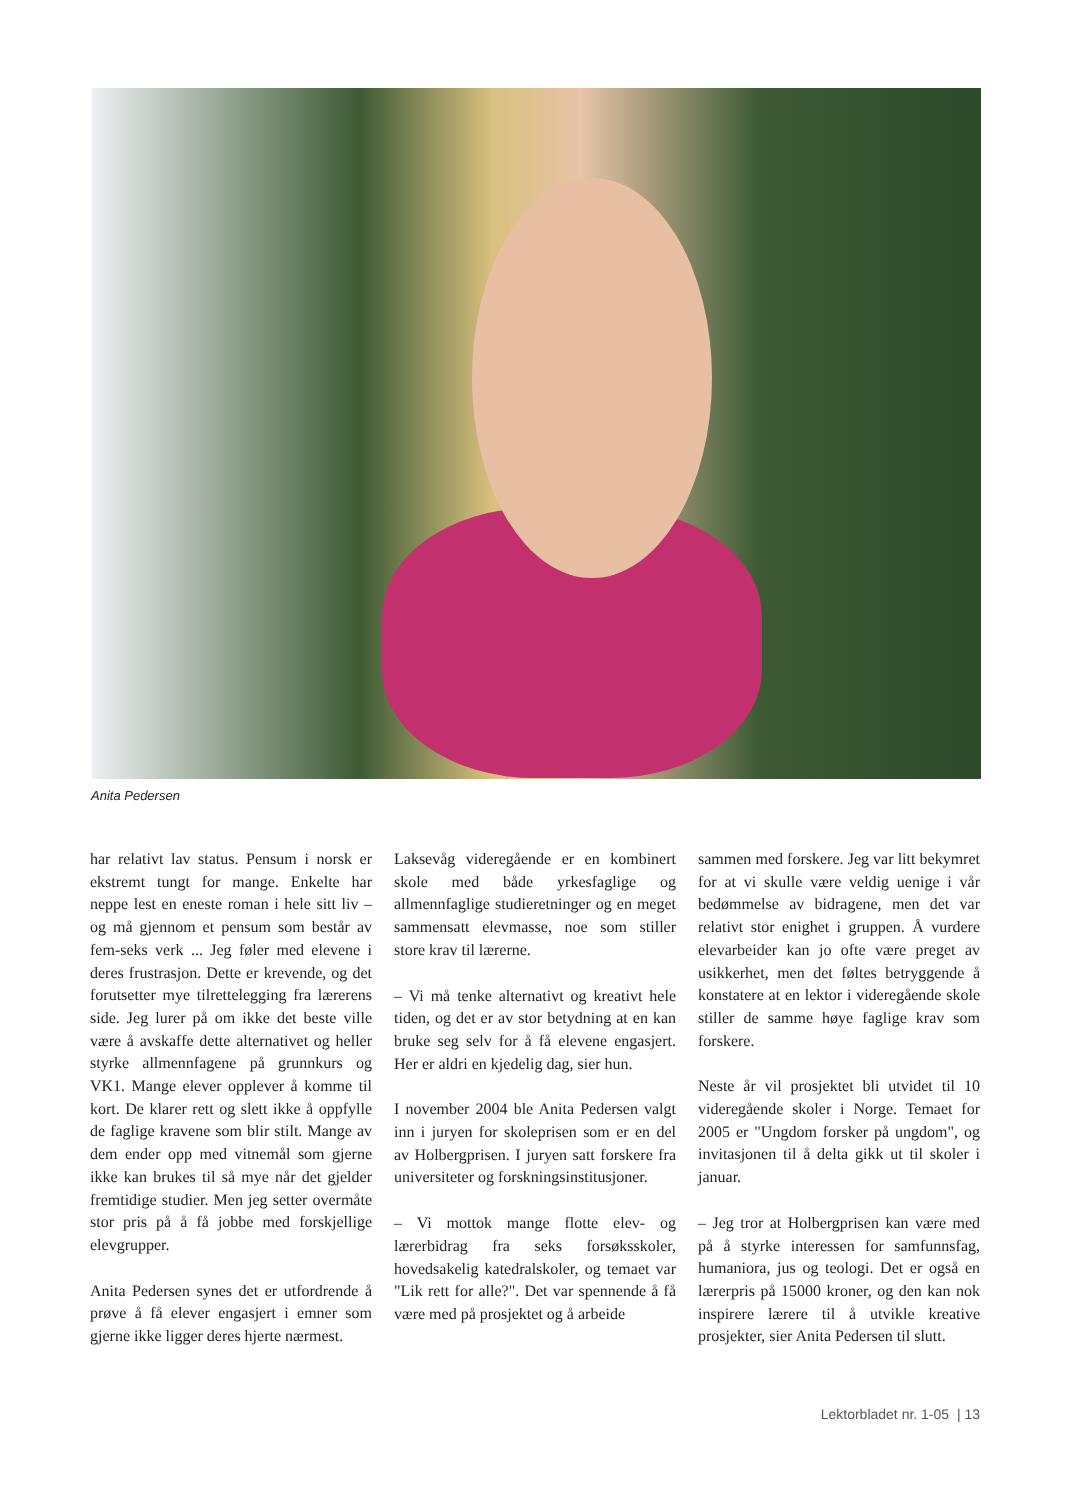Anita Pedersen
har relativt lav status. Pensum i norsk er ekstremt tungt for mange. Enkelte har neppe lest en eneste roman i hele sitt liv – og må gjennom et pensum som består av fem-seks verk ... Jeg føler med elevene i deres frustrasjon. Dette er krevende, og det forutsetter mye tilrettelegging fra lærerens side. Jeg lurer på om ikke det beste ville være å avskaffe dette alternativet og heller styrke allmennfagene på grunnkurs og VK1. Mange elever opplever å komme til kort. De klarer rett og slett ikke å oppfylle de faglige kravene som blir stilt. Mange av dem ender opp med vitnemål som gjerne ikke kan brukes til så mye når det gjelder fremtidige studier. Men jeg setter overmåte stor pris på å få jobbe med forskjellige elevgrupper.
Anita Pedersen synes det er utfordrende å prøve å få elever engasjert i emner som gjerne ikke ligger deres hjerte nærmest.
Laksevåg videregående er en kombinert skole med både yrkesfaglige og allmennfaglige studieretninger og en meget sammensatt elevmasse, noe som stiller store krav til lærerne.
– Vi må tenke alternativt og kreativt hele tiden, og det er av stor betydning at en kan bruke seg selv for å få elevene engasjert. Her er aldri en kjedelig dag, sier hun.
I november 2004 ble Anita Pedersen valgt inn i juryen for skoleprisen som er en del av Holbergprisen. I juryen satt forskere fra universiteter og forskningsinstitusjoner.
– Vi mottok mange flotte elev- og lærerbidrag fra seks forsøksskoler, hovedsakelig katedralskoler, og temaet var "Lik rett for alle?". Det var spennende å få være med på prosjektet og å arbeide
sammen med forskere. Jeg var litt bekymret for at vi skulle være veldig uenige i vår bedømmelse av bidragene, men det var relativt stor enighet i gruppen. Å vurdere elevarbeider kan jo ofte være preget av usikkerhet, men det føltes betryggende å konstatere at en lektor i videregående skole stiller de samme høye faglige krav som forskere.
Neste år vil prosjektet bli utvidet til 10 videregående skoler i Norge. Temaet for 2005 er "Ungdom forsker på ungdom", og invitasjonen til å delta gikk ut til skoler i januar.
– Jeg tror at Holbergprisen kan være med på å styrke interessen for samfunnsfag, humaniora, jus og teologi. Det er også en lærerpris på 15000 kroner, og den kan nok inspirere lærere til å utvikle kreative prosjekter, sier Anita Pedersen til slutt.
Lektorbladet nr. 1-05 | 13